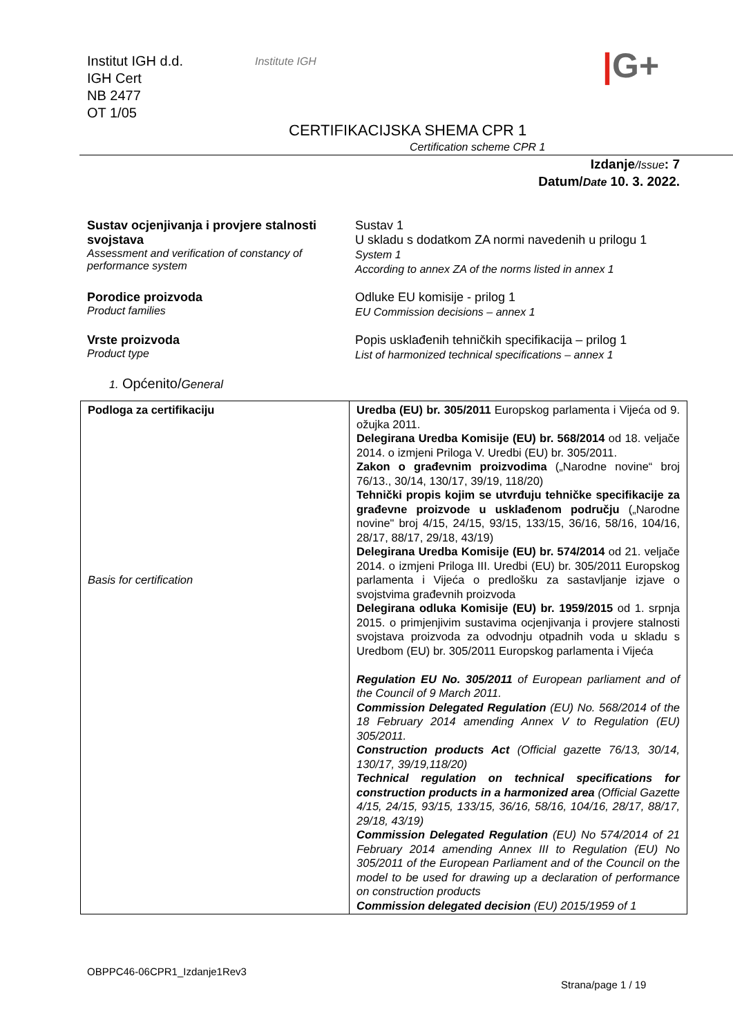Institut IGH d.d.
IGH Cert
NB 2477
OT 1/05
Institute IGH |G+
CERTIFIKACIJSKA SHEMA CPR 1
Certification scheme CPR 1
Izdanje/Issue: 7
Datum/Date 10. 3. 2022.
Sustav ocjenjivanja i provjere stalnosti svojstava
Assessment and verification of constancy of performance system
Sustav 1
U skladu s dodatkom ZA normi navedenih u prilogu 1
System 1
According to annex ZA of the norms listed in annex 1
Porodice proizvoda
Product families
Odluke EU komisije - prilog 1
EU Commission decisions – annex 1
Vrste proizvoda
Product type
Popis usklađenih tehničkih specifikacija – prilog 1
List of harmonized technical specifications – annex 1
1. Općenito/General
| Podloga za certifikaciju Basis for certification | Uredba (EU) br. 305/2011 Europskog parlamenta i Vijeća od 9. ožujka 2011. Delegirana Uredba Komisije (EU) br. 568/2014 od 18. veljače 2014. o izmjeni Priloga V. Uredbi (EU) br. 305/2011. Zakon o građevnim proizvodima („Narodne novine“ broj 76/13., 30/14, 130/17, 39/19, 118/20) Tehnički propis kojim se utvrđuju tehničke specifikacije za građevne proizvode u usklađenom području („Narodne novine" broj 4/15, 24/15, 93/15, 133/15, 36/16, 58/16, 104/16, 28/17, 88/17, 29/18, 43/19) Delegirana Uredba Komisije (EU) br. 574/2014 od 21. veljače 2014. o izmjeni Priloga III. Uredbi (EU) br. 305/2011 Europskog parlamenta i Vijeća o predlošku za sastavljanje izjave o svojstvima građevnih proizvoda Delegirana odluka Komisije (EU) br. 1959/2015 od 1. srpnja 2015. o primjenjivim sustavima ocjenjivanja i provjere stalnosti svojstava proizvoda za odvodnju otpadnih voda u skladu s Uredbom (EU) br. 305/2011 Europskog parlamenta i Vijeća Regulation EU No. 305/2011 of European parliament and of the Council of 9 March 2011. Commission Delegated Regulation (EU) No. 568/2014 of the 18 February 2014 amending Annex V to Regulation (EU) 305/2011. Construction products Act (Official gazette 76/13, 30/14, 130/17, 39/19,118/20) Technical regulation on technical specifications for construction products in a harmonized area (Official Gazette 4/15, 24/15, 93/15, 133/15, 36/16, 58/16, 104/16, 28/17, 88/17, 29/18, 43/19) Commission Delegated Regulation (EU) No 574/2014 of 21 February 2014 amending Annex III to Regulation (EU) No 305/2011 of the European Parliament and of the Council on the model to be used for drawing up a declaration of performance on construction products Commission delegated decision (EU) 2015/1959 of 1 |
OBPPC46-06CPR1_Izdanje1Rev3
Strana/page 1 / 19